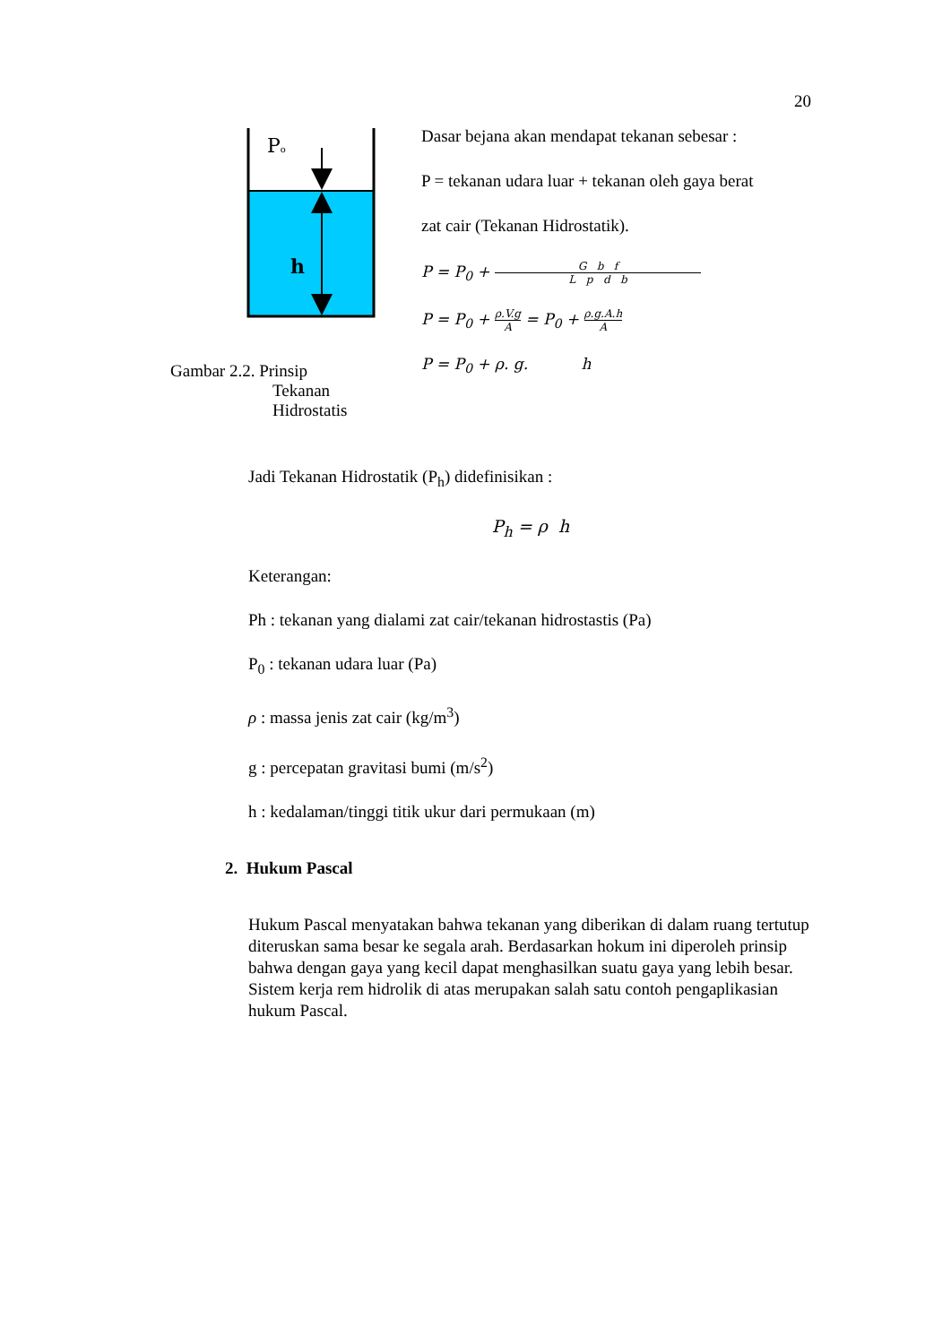20
Po
h
Gambar 2.2. Prinsip
Tekanan
Hidrostatis
Dasar bejana akan mendapat tekanan sebesar :
P = tekanan udara luar + tekanan oleh gaya berat
zat cair (Tekanan Hidrostatik).
P = P<sub>0</sub> + G b f L p d b
P = P<sub>0</sub> + ρ.V.g A = P<sub>0</sub> + ρ.g.A.h A
P = P<sub>0</sub> + ρ. g. h
Jadi Tekanan Hidrostatik (P<sub>h</sub>) didefinisikan :
P<sub>h</sub> = ρ h
Keterangan:
Ph : tekanan yang dialami zat cair/tekanan hidrostastis (Pa)
P<sub>0</sub> : tekanan udara luar (Pa)
ρ : massa jenis zat cair (kg/m<sup>3</sup>)
g : percepatan gravitasi bumi (m/s<sup>2</sup>)
h : kedalaman/tinggi titik ukur dari permukaan (m)
2. Hukum Pascal
Hukum Pascal menyatakan bahwa tekanan yang diberikan di dalam ruang tertutup diteruskan sama besar ke segala arah. Berdasarkan hokum ini diperoleh prinsip bahwa dengan gaya yang kecil dapat menghasilkan suatu gaya yang lebih besar. Sistem kerja rem hidrolik di atas merupakan salah satu contoh pengaplikasian hukum Pascal.